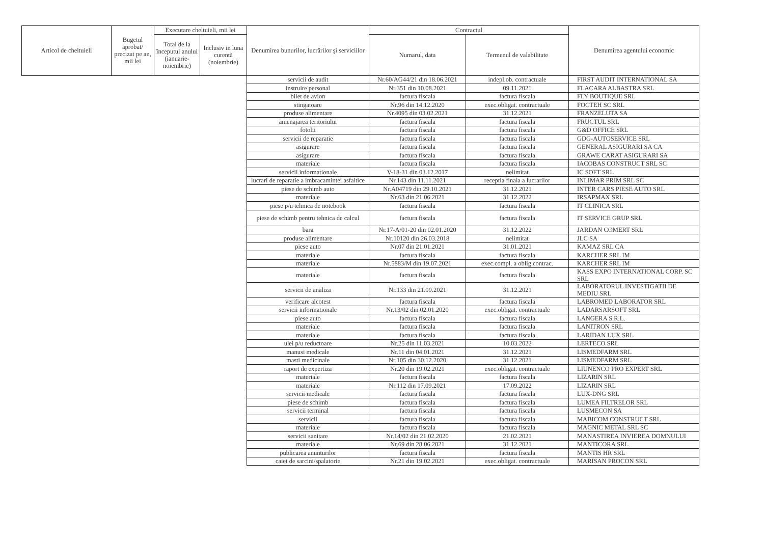| Articol de cheltuieli | Bugetul aprobat/ precizat pe an, mii lei | Executare cheltuieli, mii lei | | Denumirea bunurilor, lucrărilor şi serviciilor | Contractul | | Denumirea agentului economic |
| --- | --- | --- | --- | --- | --- | --- | --- |
| | | Total de la începutul anului (ianuarie-noiembrie) | Inclusiv in luna curentă (noiembrie) | | Numarul, data | Termenul de valabilitate | |
| | | | | servicii de audit | Nr.60/AG44/21 din 18.06.2021 | indepl.ob. contractuale | FIRST AUDIT INTERNATIONAL SA |
| | | | | instruire personal | Nr.351 din 10.08.2021 | 09.11.2021 | FLACARA ALBASTRA SRL |
| | | | | bilet de avion | factura fiscala | factura fiscala | FLY BOUTIQUE SRL |
| | | | | stingatoare | Nr.96 din 14.12.2020 | exec.obligat. contractuale | FOCTEH SC SRL |
| | | | | produse alimentare | Nr.4095 din 03.02.2021 | 31.12.2021 | FRANZELUTA SA |
| | | | | amenajarea teritoriului | factura fiscala | factura fiscala | FRUCTUL SRL |
| | | | | fotolii | factura fiscala | factura fiscala | G&D OFFICE SRL |
| | | | | servicii de reparatie | factura fiscala | factura fiscala | GDG-AUTOSERVICE SRL |
| | | | | asigurare | factura fiscala | factura fiscala | GENERAL ASIGURARI SA CA |
| | | | | asigurare | factura fiscala | factura fiscala | GRAWE CARAT ASIGURARI SA |
| | | | | materiale | factura fiscala | factura fiscala | IACOBAS CONSTRUCT SRL SC |
| | | | | servicii informationale | V-18-31 din 03.12.2017 | nelimitat | IC SOFT SRL |
| | | | | lucrari de reparatie a imbracamintei asfaltice | Nr.143 din 11.11.2021 | receptia finala a lucrarilor | INLIMAR PRIM SRL SC |
| | | | | piese de schimb auto | Nr.A04719 din 29.10.2021 | 31.12.2021 | INTER CARS PIESE AUTO SRL |
| | | | | materiale | Nr.63 din 21.06.2021 | 31.12.2022 | IRSAPMAX SRL |
| | | | | piese p/u tehnica de notebook | factura fiscala | factura fiscala | IT CLINICA SRL |
| | | | | piese de schimb pentru tehnica de calcul | factura fiscala | factura fiscala | IT SERVICE GRUP SRL |
| | | | | bara | Nr.17-A/01-20 din 02.01.2020 | 31.12.2022 | JARDAN COMERT SRL |
| | | | | produse alimentare | Nr.10120 din 26.03.2018 | nelimitat | JLC SA |
| | | | | piese auto | Nr.07 din 21.01.2021 | 31.01.2021 | KAMAZ SRL CA |
| | | | | materiale | factura fiscala | factura fiscala | KARCHER SRL IM |
| | | | | materiale | Nr.5883/M din 19.07.2021 | exec.compl. a oblig.contrac. | KARCHER SRL IM |
| | | | | materiale | factura fiscala | factura fiscala | KASS EXPO INTERNATIONAL CORP. SC SRL |
| | | | | servicii de analiza | Nr.133 din 21.09.2021 | 31.12.2021 | LABORATORUL INVESTIGATII DE MEDIU SRL |
| | | | | verificare alcotest | factura fiscala | factura fiscala | LABROMED LABORATOR SRL |
| | | | | servicii informationale | Nr.13/02 din 02.01.2020 | exec.obligat. contractuale | LADARSARSOFT SRL |
| | | | | piese auto | factura fiscala | factura fiscala | LANGERA S.R.L. |
| | | | | materiale | factura fiscala | factura fiscala | LANITRON SRL |
| | | | | materiale | factura fiscala | factura fiscala | LARIDAN LUX SRL |
| | | | | ulei p/u reductoare | Nr.25 din 11.03.2021 | 10.03.2022 | LERTECO SRL |
| | | | | manusi medicale | Nr.11 din 04.01.2021 | 31.12.2021 | LISMEDFARM SRL |
| | | | | masti medicinale | Nr.105 din 30.12.2020 | 31.12.2021 | LISMEDFARM SRL |
| | | | | raport de expertiza | Nr.20 din 19.02.2021 | exec.obligat. contractuale | LIUNENCO PRO EXPERT SRL |
| | | | | materiale | factura fiscala | factura fiscala | LIZARIN SRL |
| | | | | materiale | Nr.112 din 17.09.2021 | 17.09.2022 | LIZARIN SRL |
| | | | | servicii medicale | factura fiscala | factura fiscala | LUX-DNG SRL |
| | | | | piese de schimb | factura fiscala | factura fiscala | LUMEA FILTRELOR SRL |
| | | | | servicii terminal | factura fiscala | factura fiscala | LUSMECON SA |
| | | | | servicii | factura fiscala | factura fiscala | MABICOM CONSTRUCT SRL |
| | | | | materiale | factura fiscala | factura fiscala | MAGNIC METAL SRL SC |
| | | | | servicii sanitare | Nr.14/02 din 21.02.2020 | 21.02.2021 | MANASTIREA INVIEREA DOMNULUI |
| | | | | materiale | Nr.69 din 28.06.2021 | 31.12.2021 | MANTICORA SRL |
| | | | | publicarea anunturilor | factura fiscala | factura fiscala | MANTIS HR SRL |
| | | | | caiet de sarcini/spalatorie | Nr.21 din 19.02.2021 | exec.obligat. contractuale | MARISAN PROCON SRL |